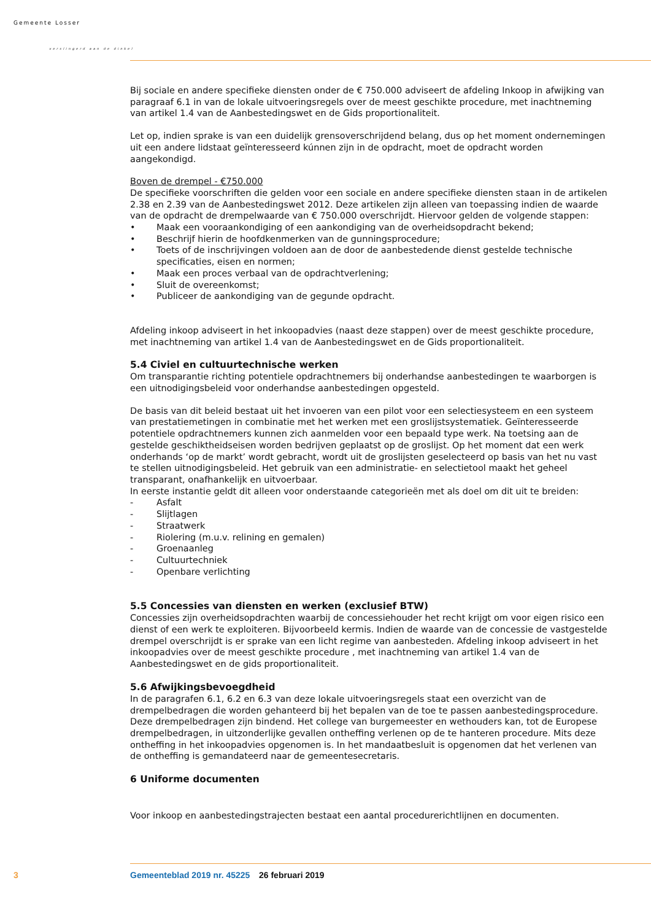Gemeente Losser
verslingerd aan de dinkel
Bij sociale en andere specifieke diensten onder de € 750.000 adviseert de afdeling Inkoop in afwijking van paragraaf 6.1 in van de lokale uitvoeringsregels over de meest geschikte procedure, met inachtneming van artikel 1.4 van de Aanbestedingswet en de Gids proportionaliteit.
Let op, indien sprake is van een duidelijk grensoverschrijdend belang, dus op het moment ondernemingen uit een andere lidstaat geïnteresseerd kúnnen zijn in de opdracht, moet de opdracht worden aangekondigd.
Boven de drempel - €750.000
De specifieke voorschriften die gelden voor een sociale en andere specifieke diensten staan in de artikelen 2.38 en 2.39 van de Aanbestedingswet 2012. Deze artikelen zijn alleen van toepassing indien de waarde van de opdracht de drempelwaarde van € 750.000 overschrijdt. Hiervoor gelden de volgende stappen:
• Maak een vooraankondiging of een aankondiging van de overheidsopdracht bekend;
• Beschrijf hierin de hoofdkenmerken van de gunningsprocedure;
• Toets of de inschrijvingen voldoen aan de door de aanbestedende dienst gestelde technische specificaties, eisen en normen;
• Maak een proces verbaal van de opdrachtverlening;
• Sluit de overeenkomst;
• Publiceer de aankondiging van de gegunde opdracht.
Afdeling inkoop adviseert in het inkoopadvies (naast deze stappen) over de meest geschikte procedure, met inachtneming van artikel 1.4 van de Aanbestedingswet en de Gids proportionaliteit.
5.4 Civiel en cultuurtechnische werken
Om transparantie richting potentiele opdrachtnemers bij onderhandse aanbestedingen te waarborgen is een uitnodigingsbeleid voor onderhandse aanbestedingen opgesteld.
De basis van dit beleid bestaat uit het invoeren van een pilot voor een selectiesysteem en een systeem van prestatiemetingen in combinatie met het werken met een groslijstsystematiek. Geïnteresseerde potentiele opdrachtnemers kunnen zich aanmelden voor een bepaald type werk. Na toetsing aan de gestelde geschiktheidseisen worden bedrijven geplaatst op de groslijst. Op het moment dat een werk onderhands ‘op de markt’ wordt gebracht, wordt uit de groslijsten geselecteerd op basis van het nu vast te stellen uitnodigingsbeleid. Het gebruik van een administratie- en selectietool maakt het geheel transparant, onafhankelijk en uitvoerbaar.
In eerste instantie geldt dit alleen voor onderstaande categorieën met als doel om dit uit te breiden:
- Asfalt
- Slijtlagen
- Straatwerk
- Riolering (m.u.v. relining en gemalen)
- Groenaanleg
- Cultuurtechniek
- Openbare verlichting
5.5 Concessies van diensten en werken (exclusief BTW)
Concessies zijn overheidsopdrachten waarbij de concessiehouder het recht krijgt om voor eigen risico een dienst of een werk te exploiteren. Bijvoorbeeld kermis. Indien de waarde van de concessie de vastgestelde drempel overschrijdt is er sprake van een licht regime van aanbesteden. Afdeling inkoop adviseert in het inkoopadvies over de meest geschikte procedure , met inachtneming van artikel 1.4 van de Aanbestedingswet en de gids proportionaliteit.
5.6 Afwijkingsbevoegdheid
In de paragrafen 6.1, 6.2 en 6.3 van deze lokale uitvoeringsregels staat een overzicht van de drempelbedragen die worden gehanteerd bij het bepalen van de toe te passen aanbestedingsprocedure. Deze drempelbedragen zijn bindend. Het college van burgemeester en wethouders kan, tot de Europese drempelbedragen, in uitzonderlijke gevallen ontheffing verlenen op de te hanteren procedure. Mits deze ontheffing in het inkoopadvies opgenomen is. In het mandaatbesluit is opgenomen dat het verlenen van de ontheffing is gemandateerd naar de gemeentesecretaris.
6 Uniforme documenten
Voor inkoop en aanbestedingstrajecten bestaat een aantal procedurerichtlijnen en documenten.
3 Gemeenteblad 2019 nr. 45225 26 februari 2019